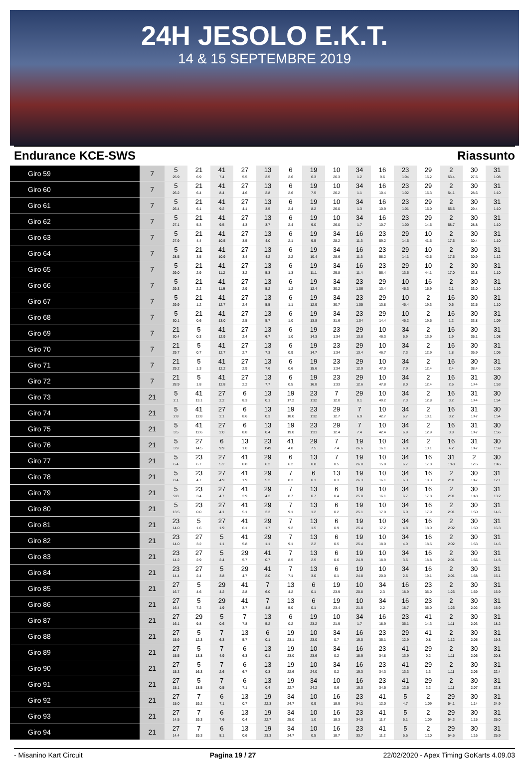24H JESOLO E.K.T.
14 & 15 SEPTEMBRE 2019
Endurance KCE-SWS Riassunto
| Giro 59 | 7 | 5 25.9 | 21 6.9 | 41 7.4 | 27 5.5 | 13 2.5 | 6 2.6 | 19 6.3 | 10 26.3 | 34 1.2 | 16 9.6 | 23 1:04 | 29 15.2 | 2 53.4 | 30 27.5 | 31 1:08 |
| Giro 60 | 7 | 5 26.2 | 21 6.4 | 41 8.4 | 27 4.6 | 13 2.8 | 6 2.6 | 19 7.5 | 10 26.2 | 34 1.1 | 16 10.4 | 23 1:02 | 29 15.3 | 2 54.1 | 30 28.6 | 31 1:10 |
| Giro 61 | 7 | 5 26.4 | 21 6.1 | 41 9.2 | 27 4.1 | 13 3.5 | 6 2.4 | 19 8.2 | 10 26.0 | 34 1.3 | 16 10.9 | 23 1:01 | 29 15.0 | 2 55.5 | 30 29.4 | 31 1:10 |
| Giro 62 | 7 | 5 27.1 | 21 5.3 | 41 9.5 | 27 4.3 | 13 3.7 | 6 2.4 | 19 9.0 | 10 26.0 | 34 1.7 | 16 10.7 | 23 1:00 | 29 14.5 | 2 58.7 | 30 28.8 | 31 1:10 |
| Giro 63 | 7 | 5 27.9 | 21 4.4 | 41 10.5 | 27 3.5 | 13 4.0 | 6 2.1 | 19 9.5 | 34 28.2 | 16 11.3 | 23 59.2 | 29 14.6 | 10 41.5 | 2 17.5 | 30 30.4 | 31 1:10 |
| Giro 64 | 7 | 5 28.5 | 21 3.5 | 41 10.9 | 27 3.4 | 13 4.2 | 6 2.2 | 19 10.4 | 34 28.6 | 16 11.3 | 23 58.2 | 29 14.1 | 10 42.5 | 2 17.5 | 30 30.9 | 31 1:12 |
| Giro 65 | 7 | 5 29.0 | 21 2.9 | 41 11.2 | 27 3.2 | 13 5.3 | 6 1.3 | 19 11.1 | 34 29.8 | 16 11.4 | 23 56.4 | 29 13.6 | 10 44.1 | 2 17.0 | 30 32.8 | 31 1:10 |
| Giro 66 | 7 | 5 29.3 | 21 2.2 | 41 11.9 | 27 2.9 | 13 5.2 | 6 1.2 | 19 12.4 | 34 30.2 | 23 1:06 | 29 13.4 | 10 45.3 | 16 15.9 | 2 2.1 | 30 33.0 | 31 1:10 |
| Giro 67 | 7 | 5 29.9 | 21 1.2 | 41 12.7 | 27 2.4 | 13 5.5 | 6 1.1 | 19 12.9 | 34 30.7 | 23 1:05 | 29 13.8 | 10 45.4 | 2 19.3 | 16 0.6 | 30 32.5 | 31 1:10 |
| Giro 68 | 7 | 5 30.1 | 21 0.6 | 41 13.0 | 27 2.5 | 13 5.7 | 6 1.0 | 19 13.8 | 34 31.6 | 23 1:04 | 29 14.4 | 10 45.2 | 2 19.6 | 16 1.2 | 30 33.8 | 31 1:09 |
| Giro 69 | 7 | 21 30.4 | 5 0.3 | 41 12.9 | 27 2.4 | 13 6.7 | 6 1.0 | 19 14.3 | 23 1:34 | 29 13.8 | 10 46.3 | 34 5.9 | 2 13.9 | 16 1.9 | 30 35.1 | 31 1:08 |
| Giro 70 | 7 | 21 29.7 | 5 0.7 | 41 12.7 | 27 2.7 | 13 7.3 | 6 0.9 | 19 14.7 | 23 1:34 | 29 13.4 | 10 46.7 | 34 7.3 | 2 12.9 | 16 1.8 | 30 36.9 | 31 1:06 |
| Giro 71 | 7 | 21 29.2 | 5 1.3 | 41 12.2 | 27 2.9 | 13 7.6 | 6 0.6 | 19 15.6 | 23 1:34 | 29 12.9 | 10 47.0 | 34 7.9 | 2 12.4 | 16 2.4 | 30 38.4 | 31 1:05 |
| Giro 72 | 7 | 21 28.9 | 5 1.8 | 41 12.8 | 27 2.2 | 13 7.7 | 6 0.5 | 19 16.8 | 23 1:33 | 29 12.6 | 10 47.8 | 34 8.0 | 2 12.4 | 16 2.6 | 31 1:44 | 30 1:53 |
| Giro 73 | 21 | 5 2.1 | 41 13.1 | 27 2.2 | 6 8.3 | 13 0.1 | 19 17.2 | 23 1:32 | 7 12.0 | 29 0.1 | 10 49.2 | 34 7.3 | 2 12.8 | 16 3.2 | 31 1:44 | 30 1:54 |
| Giro 74 | 21 | 5 2.8 | 41 12.8 | 27 2.1 | 6 8.6 | 13 0.3 | 19 18.0 | 23 1:32 | 29 12.7 | 7 6.9 | 10 42.7 | 34 6.7 | 2 13.1 | 16 3.2 | 31 1:47 | 30 1:54 |
| Giro 75 | 21 | 5 3.5 | 41 12.6 | 27 2.0 | 6 8.8 | 13 0.4 | 19 19.0 | 23 1:31 | 29 12.4 | 7 7.4 | 10 42.4 | 34 6.9 | 2 12.9 | 16 3.8 | 31 1:47 | 30 1:56 |
| Giro 76 | 21 | 5 3.9 | 27 14.5 | 6 9.9 | 13 1.0 | 23 1:49 | 41 4.8 | 29 7.5 | 7 7.4 | 19 26.6 | 10 16.1 | 34 6.8 | 2 13.1 | 16 4.2 | 31 1:47 | 30 1:59 |
| Giro 77 | 21 | 5 6.4 | 23 6.7 | 27 5.2 | 41 0.8 | 29 6.2 | 6 6.2 | 13 0.8 | 7 0.5 | 19 26.8 | 10 15.8 | 34 6.7 | 16 17.8 | 31 1:48 | 2 12.6 | 30 1:46 |
| Giro 78 | 21 | 5 8.4 | 23 4.7 | 27 4.9 | 41 1.9 | 29 5.2 | 7 8.3 | 6 0.1 | 13 0.3 | 19 26.3 | 10 16.1 | 34 6.3 | 16 18.3 | 2 2:01 | 30 1:47 | 31 12.1 |
| Giro 79 | 21 | 5 9.8 | 23 3.4 | 27 4.7 | 41 2.9 | 29 4.2 | 7 8.7 | 13 0.7 | 6 0.4 | 19 25.8 | 10 16.1 | 34 6.7 | 16 17.8 | 2 2:01 | 30 1:48 | 31 13.2 |
| Giro 80 | 21 | 5 13.5 | 23 0.0 | 27 4.1 | 41 5.1 | 29 2.3 | 7 9.1 | 13 1.2 | 6 0.2 | 19 25.1 | 10 17.0 | 34 6.0 | 16 17.9 | 2 2:01 | 30 1:50 | 31 14.6 |
| Giro 81 | 21 | 23 14.0 | 5 1.6 | 27 1.9 | 41 6.1 | 29 1.7 | 7 9.2 | 13 1.5 | 6 0.9 | 19 25.4 | 10 17.2 | 34 4.8 | 16 18.0 | 2 2:02 | 30 1:50 | 31 16.3 |
| Giro 82 | 21 | 23 14.0 | 27 3.2 | 5 1.1 | 41 5.8 | 29 1.1 | 7 9.1 | 13 2.2 | 6 0.5 | 19 25.4 | 10 18.0 | 34 4.0 | 16 18.5 | 2 2:02 | 30 1:53 | 31 14.6 |
| Giro 83 | 21 | 23 14.2 | 27 2.9 | 5 2.4 | 29 5.7 | 41 0.7 | 7 8.5 | 13 2.5 | 6 0.6 | 19 24.9 | 10 18.9 | 34 3.5 | 16 18.8 | 2 2:01 | 30 1:56 | 31 14.5 |
| Giro 84 | 21 | 23 14.4 | 27 2.4 | 5 3.8 | 29 4.7 | 41 2.0 | 7 7.1 | 13 3.0 | 6 0.1 | 19 24.8 | 10 20.0 | 34 2.5 | 16 19.1 | 2 2:01 | 30 1:58 | 31 15.1 |
| Giro 85 | 21 | 27 16.7 | 5 4.6 | 29 4.2 | 41 2.8 | 7 6.0 | 13 4.2 | 6 0.1 | 19 23.9 | 10 20.8 | 34 2.3 | 16 18.9 | 23 35.0 | 2 1:26 | 30 1:59 | 31 15.9 |
| Giro 86 | 21 | 27 16.4 | 5 7.2 | 29 1.9 | 41 3.7 | 7 4.8 | 13 5.0 | 6 0.1 | 19 23.4 | 10 21.5 | 34 2.2 | 16 18.7 | 23 35.0 | 2 1:26 | 30 2:02 | 31 15.9 |
| Giro 87 | 21 | 27 16.1 | 29 9.8 | 5 0.6 | 7 7.8 | 13 5.2 | 6 0.2 | 19 23.2 | 10 21.9 | 34 1.7 | 16 18.9 | 23 35.1 | 41 14.3 | 2 1:11 | 30 2:03 | 31 18.2 |
| Giro 88 | 21 | 27 15.9 | 5 12.3 | 7 6.3 | 13 5.7 | 6 0.1 | 19 23.1 | 10 23.0 | 34 0.7 | 16 19.0 | 23 35.1 | 29 12.9 | 41 0.8 | 2 1:12 | 30 2:05 | 31 19.3 |
| Giro 89 | 21 | 27 15.5 | 5 13.8 | 7 4.9 | 6 6.3 | 13 0.1 | 19 23.0 | 10 23.6 | 34 0.2 | 16 18.9 | 23 34.8 | 41 13.9 | 29 0.2 | 2 1:11 | 30 2:06 | 31 20.8 |
| Giro 90 | 21 | 27 15.3 | 5 16.3 | 7 2.6 | 6 6.7 | 13 0.3 | 19 22.6 | 10 24.0 | 34 0.2 | 16 19.3 | 23 34.3 | 41 13.3 | 29 1.3 | 2 1:11 | 30 2:06 | 31 22.4 |
| Giro 91 | 21 | 27 15.1 | 5 18.5 | 7 0.5 | 6 7.1 | 13 0.4 | 19 22.7 | 34 24.2 | 10 0.6 | 16 19.0 | 23 34.5 | 41 12.5 | 29 2.2 | 2 1:11 | 30 2:07 | 31 22.8 |
| Giro 92 | 21 | 27 15.0 | 7 19.2 | 6 7.1 | 13 0.7 | 19 22.3 | 34 24.7 | 10 0.9 | 16 18.9 | 23 34.1 | 41 12.0 | 5 4.7 | 2 1:09 | 29 54.1 | 30 1:14 | 31 24.9 |
| Giro 93 | 21 | 27 14.5 | 7 19.3 | 6 7.6 | 13 0.4 | 19 22.7 | 34 25.0 | 10 1.0 | 16 18.3 | 23 34.0 | 41 11.7 | 5 5.1 | 2 1:09 | 29 54.3 | 30 1:15 | 31 25.0 |
| Giro 94 | 21 | 27 14.4 | 7 19.3 | 6 8.1 | 13 0.6 | 19 23.3 | 34 24.7 | 10 0.5 | 16 18.7 | 23 33.7 | 41 11.2 | 5 5.5 | 2 1:10 | 29 54.6 | 30 1:16 | 31 25.9 |
- Misanino Kart Circuit Pagina 19 / 27 22/02/2020 - Apex Timing GoKarts 4.09.03